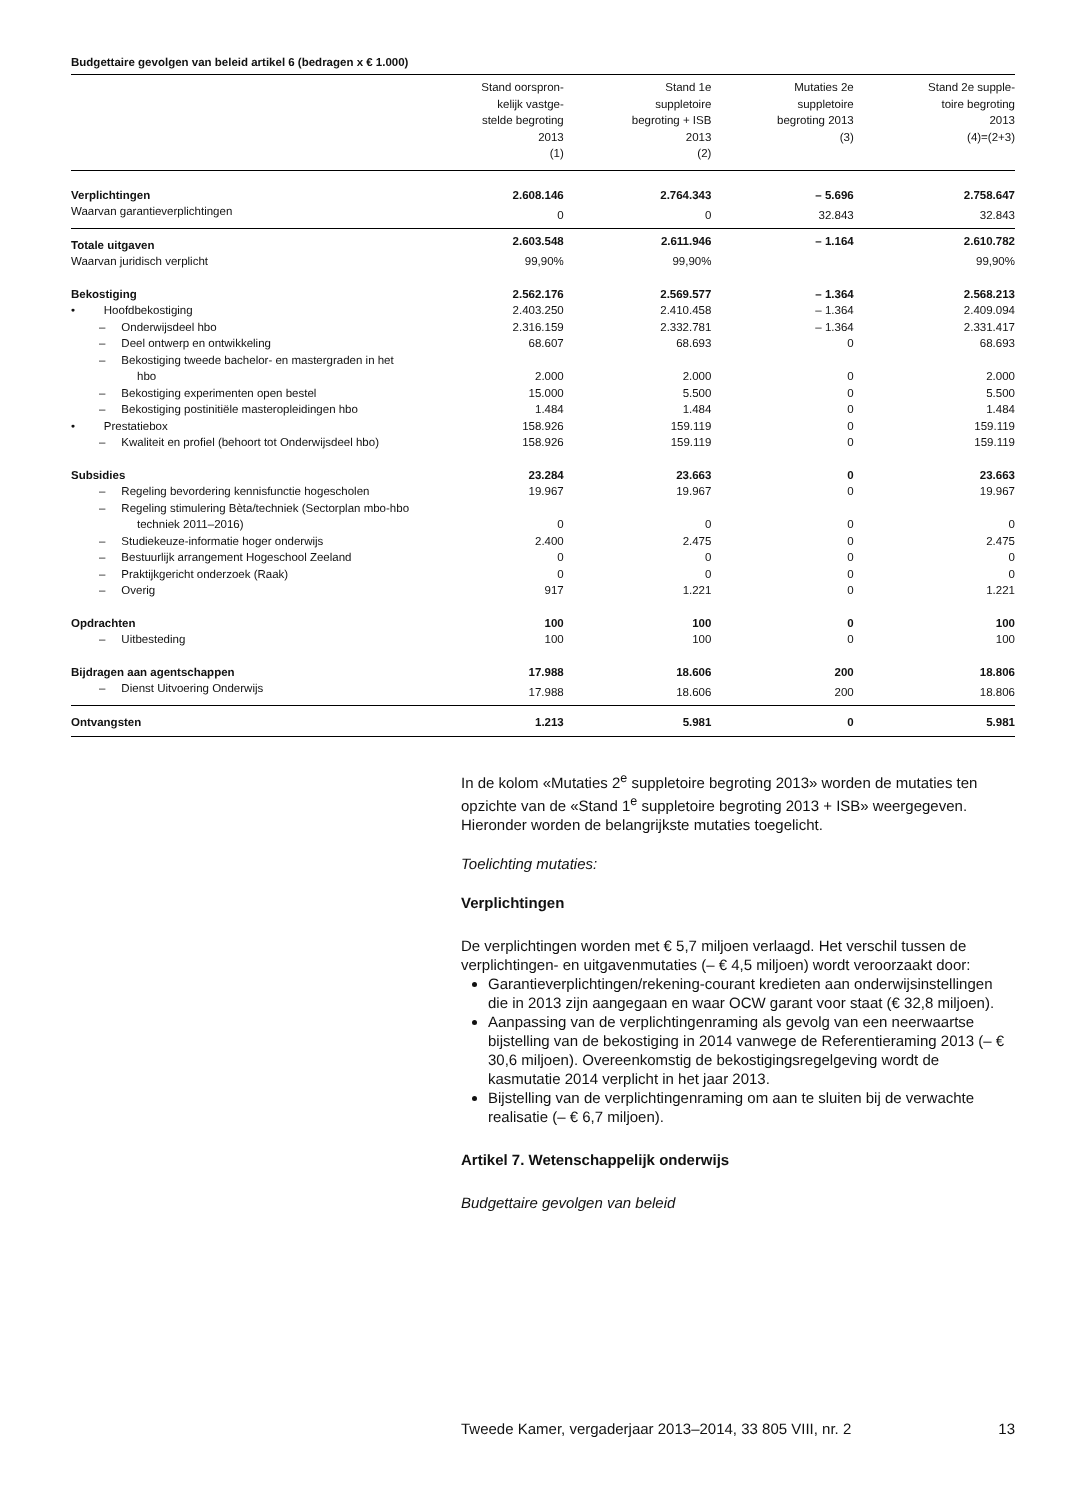Budgettaire gevolgen van beleid artikel 6 (bedragen x € 1.000)
| | Stand oorspron- kelijk vastge- stelde begroting 2013 (1) | Stand 1e suppletoire begroting + ISB 2013 (2) | Mutaties 2e suppletoire begroting 2013 (3) | Stand 2e supple- toire begroting 2013 (4)=(2+3) |
| --- | --- | --- | --- | --- |
| Verplichtingen | 2.608.146 | 2.764.343 | – 5.696 | 2.758.647 |
| Waarvan garantieverplichtingen | 0 | 0 | 32.843 | 32.843 |
| Totale uitgaven | 2.603.548 | 2.611.946 | – 1.164 | 2.610.782 |
| Waarvan juridisch verplicht | 99,90% | 99,90% | | 99,90% |
| Bekostiging | 2.562.176 | 2.569.577 | – 1.364 | 2.568.213 |
| • Hoofdbekostiging | 2.403.250 | 2.410.458 | – 1.364 | 2.409.094 |
| – Onderwijsdeel hbo | 2.316.159 | 2.332.781 | – 1.364 | 2.331.417 |
| – Deel ontwerp en ontwikkeling | 68.607 | 68.693 | 0 | 68.693 |
| – Bekostiging tweede bachelor- en mastergraden in het hbo | 2.000 | 2.000 | 0 | 2.000 |
| – Bekostiging experimenten open bestel | 15.000 | 5.500 | 0 | 5.500 |
| – Bekostiging postinitiële masteropleidingen hbo | 1.484 | 1.484 | 0 | 1.484 |
| • Prestatiebox | 158.926 | 159.119 | 0 | 159.119 |
| – Kwaliteit en profiel (behoort tot Onderwijsdeel hbo) | 158.926 | 159.119 | 0 | 159.119 |
| Subsidies | 23.284 | 23.663 | 0 | 23.663 |
| – Regeling bevordering kennisfunctie hogescholen | 19.967 | 19.967 | 0 | 19.967 |
| – Regeling stimulering Bèta/techniek (Sectorplan mbo-hbo techniek 2011–2016) | 0 | 0 | 0 | 0 |
| – Studiekeuze-informatie hoger onderwijs | 2.400 | 2.475 | 0 | 2.475 |
| – Bestuurlijk arrangement Hogeschool Zeeland | 0 | 0 | 0 | 0 |
| – Praktijkgericht onderzoek (Raak) | 0 | 0 | 0 | 0 |
| – Overig | 917 | 1.221 | 0 | 1.221 |
| Opdrachten | 100 | 100 | 0 | 100 |
| – Uitbesteding | 100 | 100 | 0 | 100 |
| Bijdragen aan agentschappen | 17.988 | 18.606 | 200 | 18.806 |
| – Dienst Uitvoering Onderwijs | 17.988 | 18.606 | 200 | 18.806 |
| Ontvangsten | 1.213 | 5.981 | 0 | 5.981 |
In de kolom «Mutaties 2<sup>e</sup> suppletoire begroting 2013» worden de mutaties ten opzichte van de «Stand 1<sup>e</sup> suppletoire begroting 2013 + ISB» weergegeven. Hieronder worden de belangrijkste mutaties toegelicht.
Toelichting mutaties:
Verplichtingen
De verplichtingen worden met € 5,7 miljoen verlaagd. Het verschil tussen de verplichtingen- en uitgavenmutaties (– € 4,5 miljoen) wordt veroorzaakt door:
Garantieverplichtingen/rekening-courant kredieten aan onderwijsinstellingen die in 2013 zijn aangegaan en waar OCW garant voor staat (€ 32,8 miljoen).
Aanpassing van de verplichtingenraming als gevolg van een neerwaartse bijstelling van de bekostiging in 2014 vanwege de Referentieraming 2013 (– € 30,6 miljoen). Overeenkomstig de bekostigingsregelgeving wordt de kasmutatie 2014 verplicht in het jaar 2013.
Bijstelling van de verplichtingenraming om aan te sluiten bij de verwachte realisatie (– € 6,7 miljoen).
Artikel 7. Wetenschappelijk onderwijs
Budgettaire gevolgen van beleid
Tweede Kamer, vergaderjaar 2013–2014, 33 805 VIII, nr. 2 13